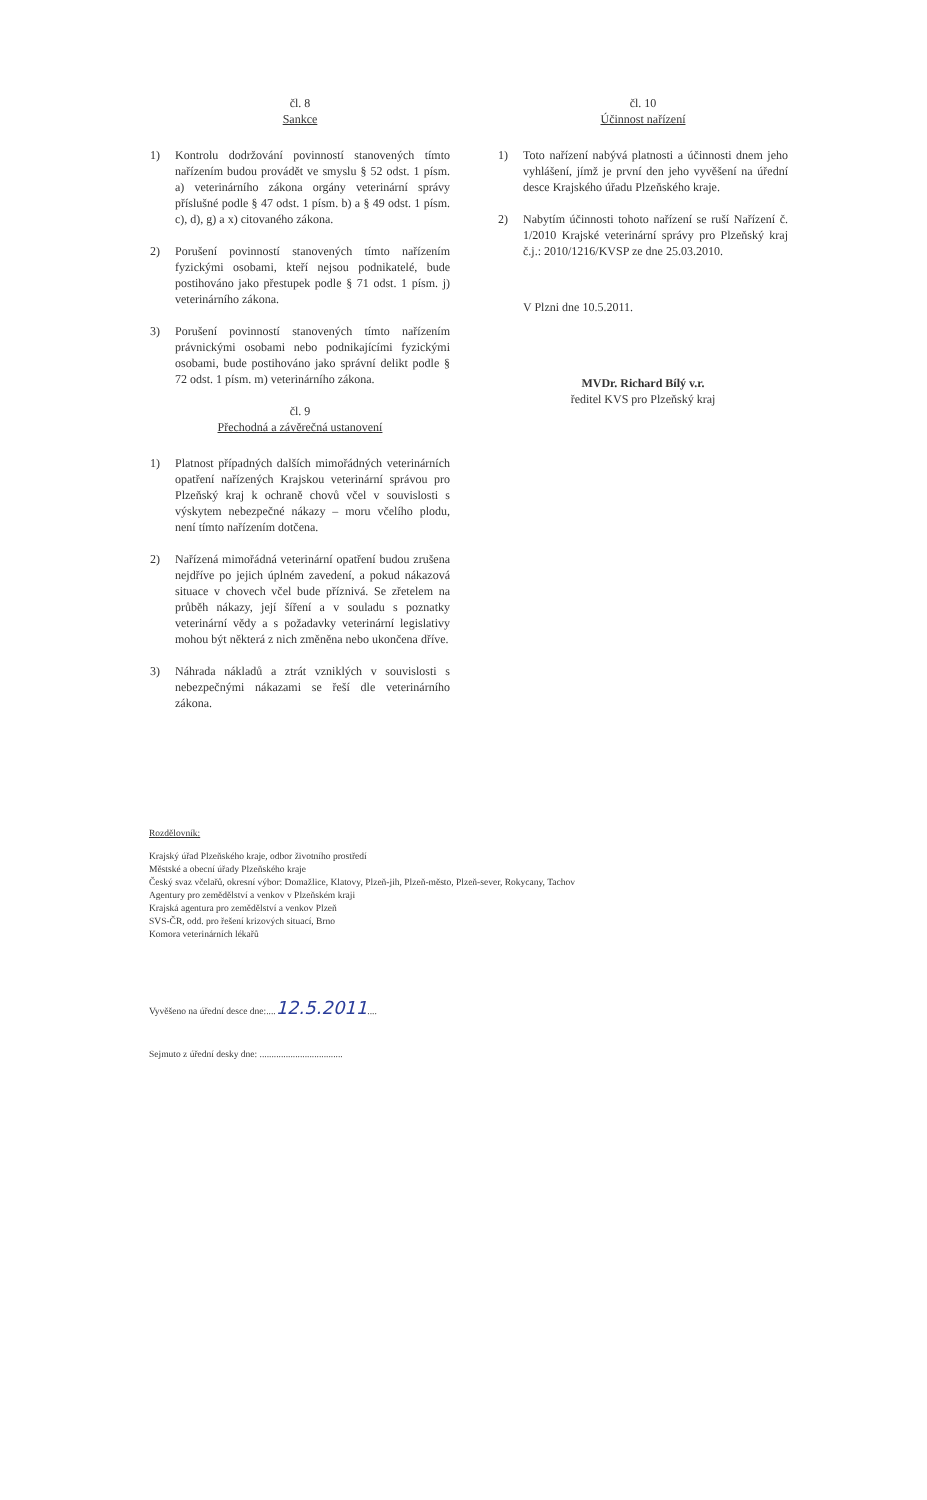čl. 8
Sankce
1) Kontrolu dodržování povinností stanovených tímto nařízením budou provádět ve smyslu § 52 odst. 1 písm. a) veterinárního zákona orgány veterinární správy příslušné podle § 47 odst. 1 písm. b) a § 49 odst. 1 písm. c), d), g) a x) citovaného zákona.
2) Porušení povinností stanovených tímto nařízením fyzickými osobami, kteří nejsou podnikatelé, bude postihováno jako přestupek podle § 71 odst. 1 písm. j) veterinárního zákona.
3) Porušení povinností stanovených tímto nařízením právnickými osobami nebo podnikajícími fyzickými osobami, bude postihováno jako správní delikt podle § 72 odst. 1 písm. m) veterinárního zákona.
čl. 9
Přechodná a závěrečná ustanovení
1) Platnost případných dalších mimořádných veterinárních opatření nařízených Krajskou veterinární správou pro Plzeňský kraj k ochraně chovů včel v souvislosti s výskytem nebezpečné nákazy – moru včelího plodu, není tímto nařízením dotčena.
2) Nařízená mimořádná veterinární opatření budou zrušena nejdříve po jejich úplném zavedení, a pokud nákazová situace v chovech včel bude příznivá. Se zřetelem na průběh nákazy, její šíření a v souladu s poznatky veterinární vědy a s požadavky veterinární legislativy mohou být některá z nich změněna nebo ukončena dříve.
3) Náhrada nákladů a ztrát vzniklých v souvislosti s nebezpečnými nákazami se řeší dle veterinárního zákona.
čl. 10
Účinnost nařízení
1) Toto nařízení nabývá platnosti a účinnosti dnem jeho vyhlášení, jímž je první den jeho vyvěšení na úřední desce Krajského úřadu Plzeňského kraje.
2) Nabytím účinnosti tohoto nařízení se ruší Nařízení č. 1/2010 Krajské veterinární správy pro Plzeňský kraj č.j.: 2010/1216/KVSP ze dne 25.03.2010.
V Plzni dne 10.5.2011.
MVDr. Richard Bílý v.r.
ředitel KVS pro Plzeňský kraj
Rozdělovník:
Krajský úřad Plzeňského kraje, odbor životního prostředí
Městské a obecní úřady Plzeňského kraje
Český svaz včelařů, okresní výbor: Domažlice, Klatovy, Plzeň-jih, Plzeň-město, Plzeň-sever, Rokycany, Tachov
Agentury pro zemědělství a venkov v Plzeňském kraji
Krajská agentura pro zemědělství a venkov Plzeň
SVS-ČR, odd. pro řešení krizových situací, Brno
Komora veterinárních lékařů
Vyvěšeno na úřední desce dne:....12.5.2011....
Sejmuto z úřední desky dne: ...................................